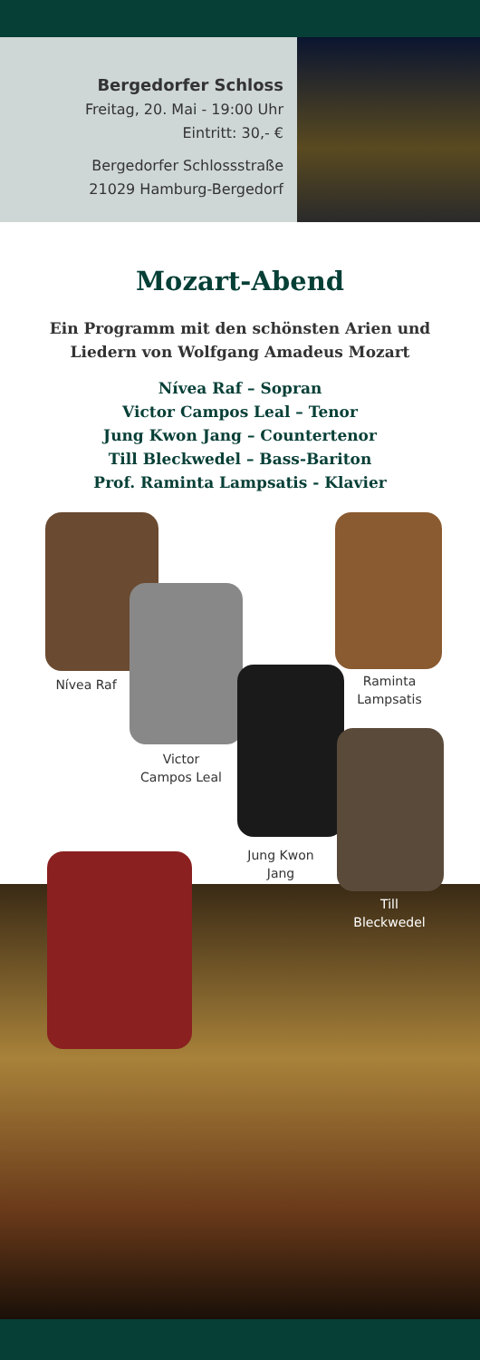Bergedorfer Schloss
Freitag, 20. Mai - 19:00 Uhr
Eintritt: 30,- €
Bergedorfer Schlossstraße
21029 Hamburg-Bergedorf
Mozart-Abend
Ein Programm mit den schönsten Arien und
Liedern von Wolfgang Amadeus Mozart
Nívea Raf – Sopran
Victor Campos Leal – Tenor
Jung Kwon Jang – Countertenor
Till Bleckwedel – Bass-Bariton
Prof. Raminta Lampsatis - Klavier
Nívea Raf
Victor
Campos Leal
Raminta
Lampsatis
Jung Kwon
Jang
Till
Bleckwedel